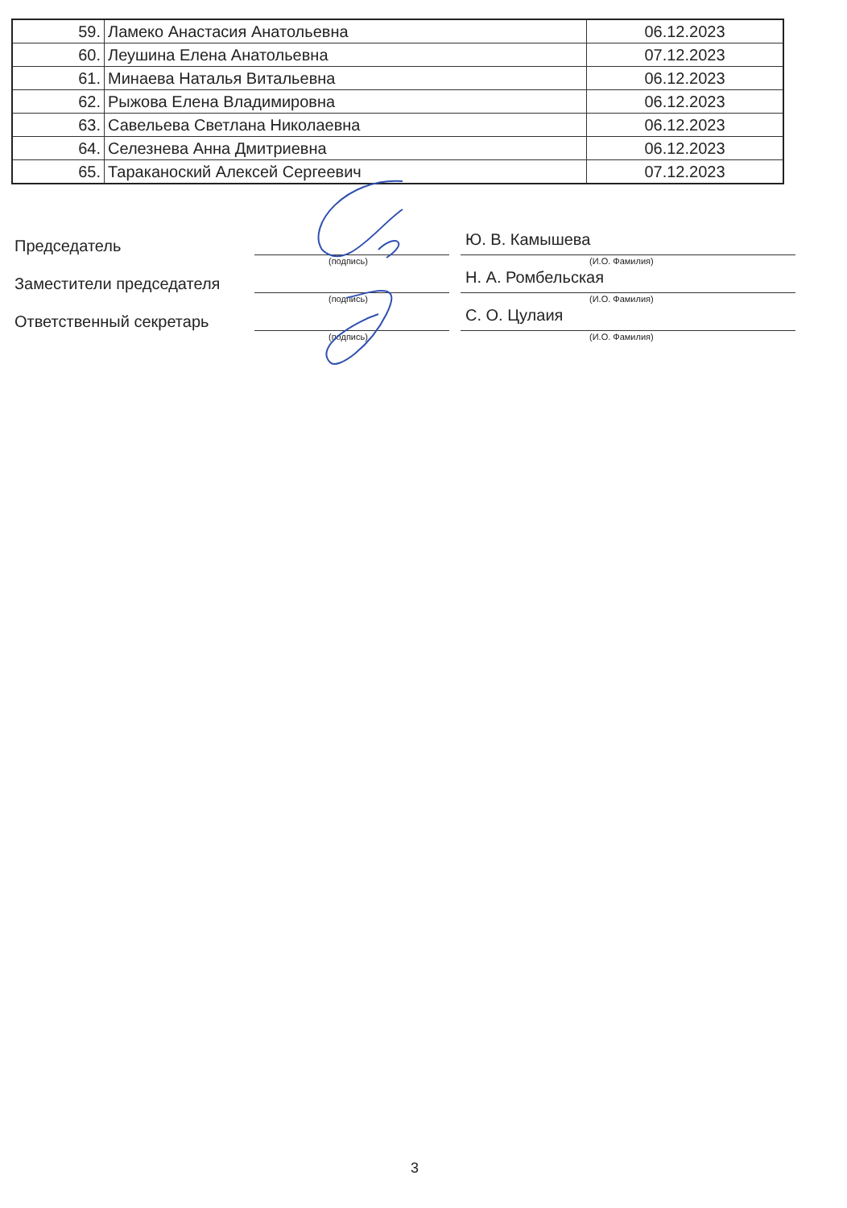| 59. | Ламеко Анастасия Анатольевна | 06.12.2023 |
| 60. | Леушина Елена Анатольевна | 07.12.2023 |
| 61. | Минаева Наталья Витальевна | 06.12.2023 |
| 62. | Рыжова Елена Владимировна | 06.12.2023 |
| 63. | Савельева Светлана Николаевна | 06.12.2023 |
| 64. | Селезнева Анна Дмитриевна | 06.12.2023 |
| 65. | Тараканоский Алексей Сергеевич | 07.12.2023 |
Председатель
(подпись)
Ю. В. Камышева
(И.О. Фамилия)
Заместители председателя
(подпись)
Н. А. Ромбельская
(И.О. Фамилия)
Ответственный секретарь
(подпись)
С. О. Цулаия
(И.О. Фамилия)
3